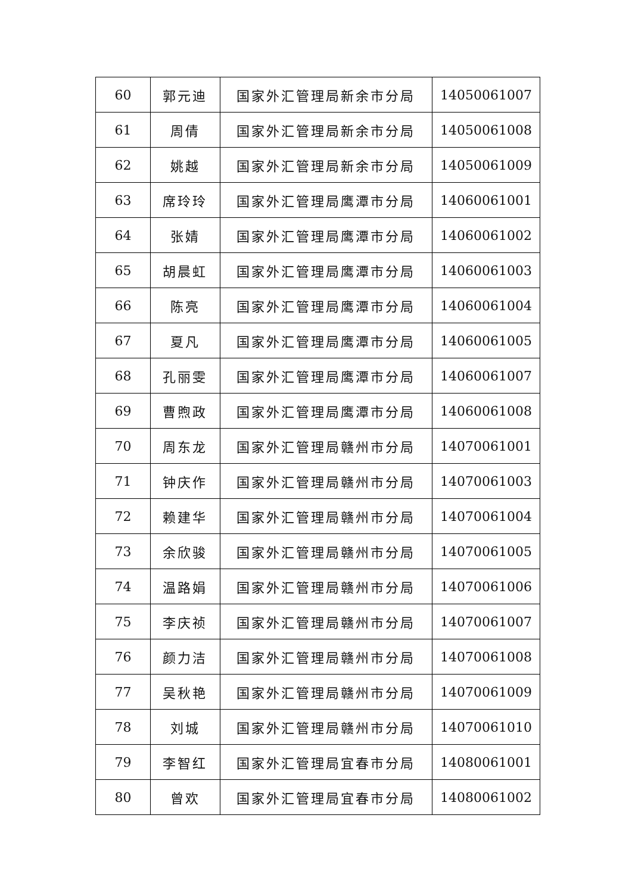| 60 | 郭元迪 | 国家外汇管理局新余市分局 | 14050061007 |
| 61 | 周倩 | 国家外汇管理局新余市分局 | 14050061008 |
| 62 | 姚越 | 国家外汇管理局新余市分局 | 14050061009 |
| 63 | 席玲玲 | 国家外汇管理局鹰潭市分局 | 14060061001 |
| 64 | 张婧 | 国家外汇管理局鹰潭市分局 | 14060061002 |
| 65 | 胡晨虹 | 国家外汇管理局鹰潭市分局 | 14060061003 |
| 66 | 陈亮 | 国家外汇管理局鹰潭市分局 | 14060061004 |
| 67 | 夏凡 | 国家外汇管理局鹰潭市分局 | 14060061005 |
| 68 | 孔丽雯 | 国家外汇管理局鹰潭市分局 | 14060061007 |
| 69 | 曹煦政 | 国家外汇管理局鹰潭市分局 | 14060061008 |
| 70 | 周东龙 | 国家外汇管理局赣州市分局 | 14070061001 |
| 71 | 钟庆作 | 国家外汇管理局赣州市分局 | 14070061003 |
| 72 | 赖建华 | 国家外汇管理局赣州市分局 | 14070061004 |
| 73 | 余欣骏 | 国家外汇管理局赣州市分局 | 14070061005 |
| 74 | 温路娟 | 国家外汇管理局赣州市分局 | 14070061006 |
| 75 | 李庆祯 | 国家外汇管理局赣州市分局 | 14070061007 |
| 76 | 颜力洁 | 国家外汇管理局赣州市分局 | 14070061008 |
| 77 | 吴秋艳 | 国家外汇管理局赣州市分局 | 14070061009 |
| 78 | 刘城 | 国家外汇管理局赣州市分局 | 14070061010 |
| 79 | 李智红 | 国家外汇管理局宜春市分局 | 14080061001 |
| 80 | 曾欢 | 国家外汇管理局宜春市分局 | 14080061002 |